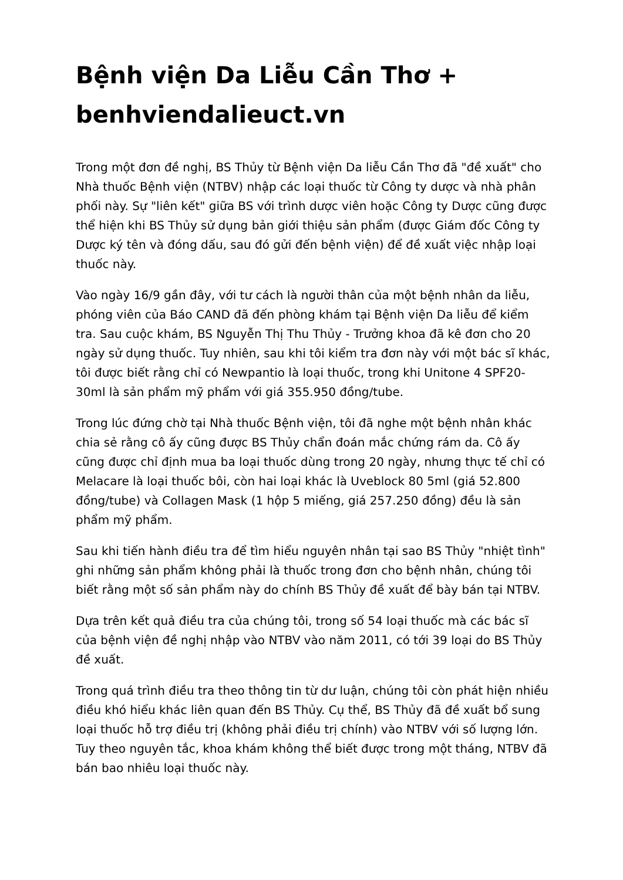Bệnh viện Da Liễu Cần Thơ + benhviendalieuct.vn
Trong một đơn đề nghị, BS Thủy từ Bệnh viện Da liễu Cần Thơ đã "đề xuất" cho Nhà thuốc Bệnh viện (NTBV) nhập các loại thuốc từ Công ty dược và nhà phân phối này. Sự "liên kết" giữa BS với trình dược viên hoặc Công ty Dược cũng được thể hiện khi BS Thủy sử dụng bản giới thiệu sản phẩm (được Giám đốc Công ty Dược ký tên và đóng dấu, sau đó gửi đến bệnh viện) để đề xuất việc nhập loại thuốc này.
Vào ngày 16/9 gần đây, với tư cách là người thân của một bệnh nhân da liễu, phóng viên của Báo CAND đã đến phòng khám tại Bệnh viện Da liễu để kiểm tra. Sau cuộc khám, BS Nguyễn Thị Thu Thủy - Trưởng khoa đã kê đơn cho 20 ngày sử dụng thuốc. Tuy nhiên, sau khi tôi kiểm tra đơn này với một bác sĩ khác, tôi được biết rằng chỉ có Newpantio là loại thuốc, trong khi Unitone 4 SPF20-30ml là sản phẩm mỹ phẩm với giá 355.950 đồng/tube.
Trong lúc đứng chờ tại Nhà thuốc Bệnh viện, tôi đã nghe một bệnh nhân khác chia sẻ rằng cô ấy cũng được BS Thủy chẩn đoán mắc chứng rám da. Cô ấy cũng được chỉ định mua ba loại thuốc dùng trong 20 ngày, nhưng thực tế chỉ có Melacare là loại thuốc bôi, còn hai loại khác là Uveblock 80 5ml (giá 52.800 đồng/tube) và Collagen Mask (1 hộp 5 miếng, giá 257.250 đồng) đều là sản phẩm mỹ phẩm.
Sau khi tiến hành điều tra để tìm hiểu nguyên nhân tại sao BS Thủy "nhiệt tình" ghi những sản phẩm không phải là thuốc trong đơn cho bệnh nhân, chúng tôi biết rằng một số sản phẩm này do chính BS Thủy đề xuất để bày bán tại NTBV.
Dựa trên kết quả điều tra của chúng tôi, trong số 54 loại thuốc mà các bác sĩ của bệnh viện đề nghị nhập vào NTBV vào năm 2011, có tới 39 loại do BS Thủy đề xuất.
Trong quá trình điều tra theo thông tin từ dư luận, chúng tôi còn phát hiện nhiều điều khó hiểu khác liên quan đến BS Thủy. Cụ thể, BS Thủy đã đề xuất bổ sung loại thuốc hỗ trợ điều trị (không phải điều trị chính) vào NTBV với số lượng lớn. Tuy theo nguyên tắc, khoa khám không thể biết được trong một tháng, NTBV đã bán bao nhiêu loại thuốc này.